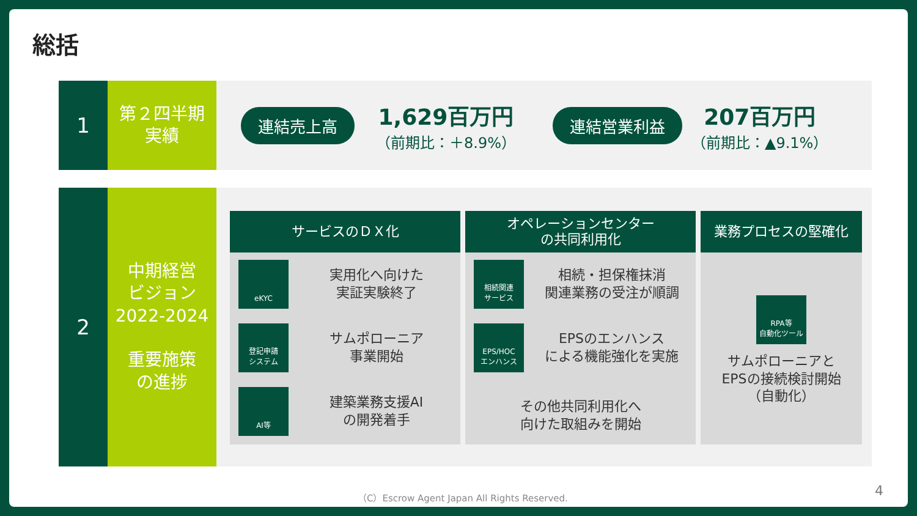総括
1
第２四半期
実績
連結売上高
1,629百万円
（前期比：＋8.9%）
連結営業利益
207百万円
（前期比：▲9.1%）
2
中期経営
ビジョン
2022-2024
重要施策
の進捗
サービスのＤＸ化
eKYC
実用化へ向けた
実証実験終了
登記申請
システム
サムポローニア
事業開始
AI等
建築業務支援AI
の開発着手
オペレーションセンター
の共同利用化
相続関連
サービス
相続・担保権抹消
関連業務の受注が順調
EPS/HOC
エンハンス
EPSのエンハンス
による機能強化を実施
その他共同利用化へ
向けた取組みを開始
業務プロセスの堅確化
RPA等
自動化ツール
サムポローニアと
EPSの接続検討開始
（自動化）
（C）Escrow Agent Japan All Rights Reserved.
4